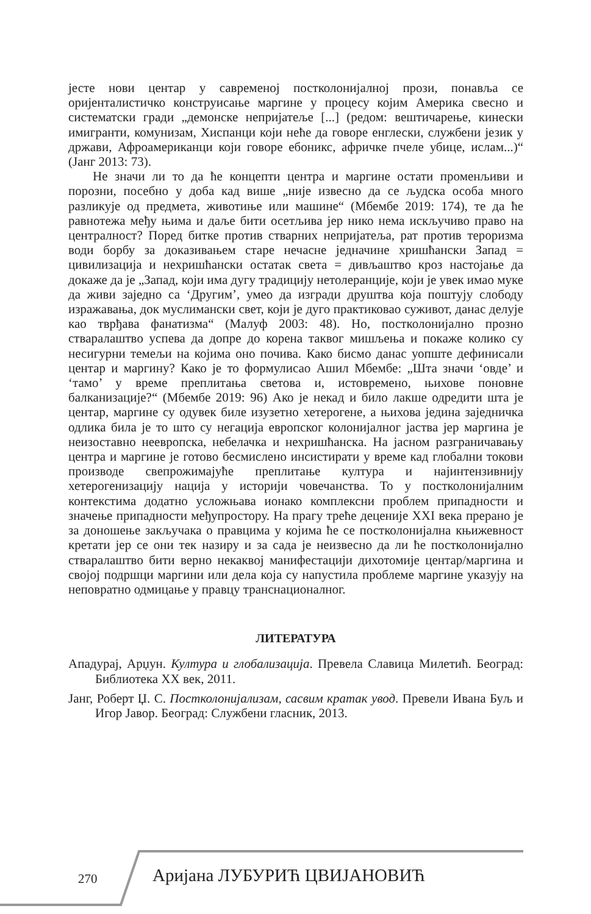јесте нови центар у савременој постколонијалној прози, понавља се оријенталистичко конструисање маргине у процесу којим Америка свесно и систематски гради „демонске непријатеље [...] (редом: вештичарење, кинески имигранти, комунизам, Хиспанци који неће да говоре енглески, службени језик у држави, Афроамериканци који говоре ебоникс, афричке пчеле убице, ислам...)“ (Јанг 2013: 73).
Не значи ли то да ће концепти центра и маргине остати променљиви и порозни, посебно у доба кад више „није извесно да се људска особа много разликује од предмета, животиње или машине“ (Мбембе 2019: 174), те да ће равнотежа међу њима и даље бити осетљива јер нико нема искључиво право на централност? Поред битке против стварних непријатеља, рат против тероризма води борбу за доказивањем старе нечасне једначине хришћански Запад = цивилизација и нехришћански остатак света = дивљаштво кроз настојање да докаже да је „Запад, који има дугу традицију нетолеранције, који је увек имао муке да живи заједно са ‘Другим’, умео да изгради друштва која поштују слободу изражавања, док муслимански свет, који је дуго практиковао суживот, данас делује као тврђава фанатизма“ (Малуф 2003: 48). Но, постколонијално прозно стваралаштво успева да допре до корена таквог мишљења и покаже колико су несигурни темељи на којима оно почива. Како бисмо данас уопште дефинисали центар и маргину? Како је то формулисао Ашил Мбембе: „Шта значи ‘овде’ и ‘тамо’ у време преплитања светова и, истовремено, њихове поновне балканизације?“ (Мбембе 2019: 96) Ако је некад и било лакше одредити шта је центар, маргине су одувек биле изузетно хетерогене, а њихова једина заједничка одлика била је то што су негација европског колонијалног јаства јер маргина је неизоставно неевропска, небелачка и нехришћанска. На јасном разграничавању центра и маргине је готово бесмислено инсистирати у време кад глобални токови производе свепрожимајуће преплитање култура и најинтензивнију хетерогенизацију нација у историји човечанства. То у постколонијалним контекстима додатно усложњава ионако комплексни проблем припадности и значење припадности међупростору. На прагу треће деценије XXI века прерано је за доношење закључака о правцима у којима ће се постколонијална књижевност кретати јер се они тек назиру и за сада је неизвесно да ли ће постколонијално стваралаштво бити верно некаквој манифестацији дихотомије центар/маргина и својој подршци маргини или дела која су напустила проблеме маргине указују на неповратно одмицање у правцу транснационалног.
ЛИТЕРАТУРА
Ападурај, Арџун. Култура и глобализација. Превела Славица Милетић. Београд: Библиотека XX век, 2011.
Јанг, Роберт Џ. С. Постколонијализам, сасвим кратак увод. Превели Ивана Буљ и Игор Јавор. Београд: Службени гласник, 2013.
270 Аријана ЛУБУРИЋ ЦВИЈАНОВИЋ